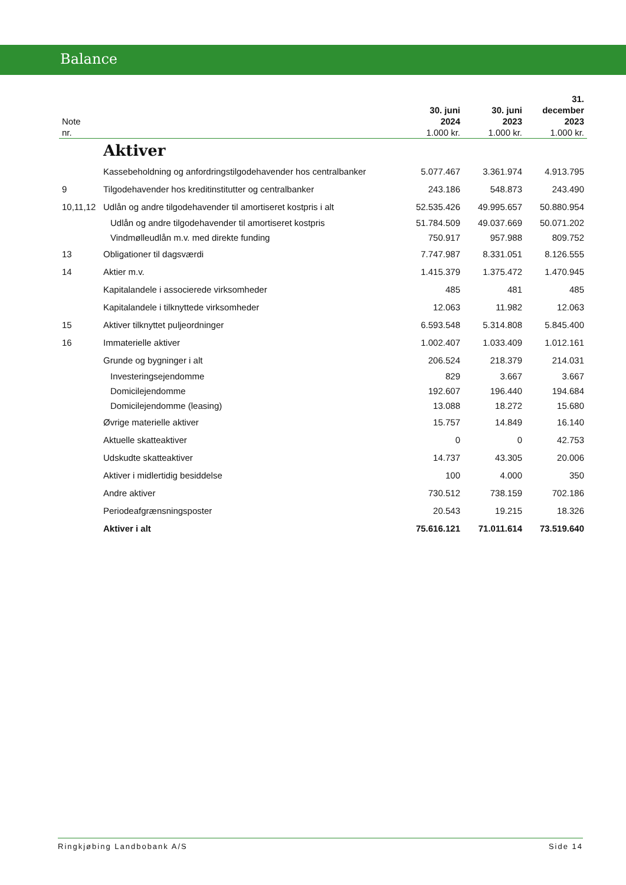Balance
| Note nr. | | 30. juni 2024 1.000 kr. | 30. juni 2023 1.000 kr. | 31. december 2023 1.000 kr. |
| --- | --- | --- | --- | --- |
| | Aktiver | | | |
| | Kassebeholdning og anfordringstilgodehavender hos centralbanker | 5.077.467 | 3.361.974 | 4.913.795 |
| 9 | Tilgodehavender hos kreditinstitutter og centralbanker | 243.186 | 548.873 | 243.490 |
| 10,11,12 | Udlån og andre tilgodehavender til amortiseret kostpris i alt | 52.535.426 | 49.995.657 | 50.880.954 |
| | Udlån og andre tilgodehavender til amortiseret kostpris | 51.784.509 | 49.037.669 | 50.071.202 |
| | Vindmølleudlån m.v. med direkte funding | 750.917 | 957.988 | 809.752 |
| 13 | Obligationer til dagsværdi | 7.747.987 | 8.331.051 | 8.126.555 |
| 14 | Aktier m.v. | 1.415.379 | 1.375.472 | 1.470.945 |
| | Kapitalandele i associerede virksomheder | 485 | 481 | 485 |
| | Kapitalandele i tilknyttede virksomheder | 12.063 | 11.982 | 12.063 |
| 15 | Aktiver tilknyttet puljeordninger | 6.593.548 | 5.314.808 | 5.845.400 |
| 16 | Immaterielle aktiver | 1.002.407 | 1.033.409 | 1.012.161 |
| | Grunde og bygninger i alt | 206.524 | 218.379 | 214.031 |
| | Investeringsejendomme | 829 | 3.667 | 3.667 |
| | Domicilejendomme | 192.607 | 196.440 | 194.684 |
| | Domicilejendomme (leasing) | 13.088 | 18.272 | 15.680 |
| | Øvrige materielle aktiver | 15.757 | 14.849 | 16.140 |
| | Aktuelle skatteaktiver | 0 | 0 | 42.753 |
| | Udskudte skatteaktiver | 14.737 | 43.305 | 20.006 |
| | Aktiver i midlertidig besiddelse | 100 | 4.000 | 350 |
| | Andre aktiver | 730.512 | 738.159 | 702.186 |
| | Periodeafgrænsningsposter | 20.543 | 19.215 | 18.326 |
| | Aktiver i alt | 75.616.121 | 71.011.614 | 73.519.640 |
Ringkjøbing Landbobank A/S Side 14